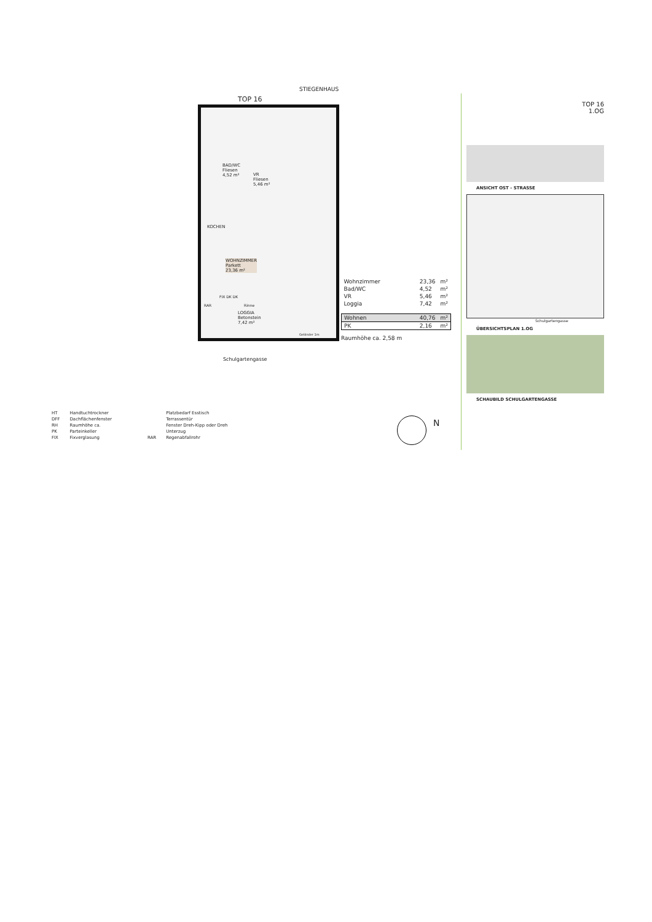TOP 16
STIEGENHAUS
BAD/WC
Fliesen
4,52 m²
VR
Fliesen
5,46 m²
KOCHEN
WOHNZIMMER
Parkett
23,36 m²
LOGGIA
Betonstein
7,42 m²
RAR Rinne
FIX DK DK
Geländer 1m
Schulgartengasse
| Wohnzimmer | 23,36 | m² |
| Bad/WC | 4,52 | m² |
| VR | 5,46 | m² |
| Loggia | 7,42 | m² |
| Wohnen | 40,76 | m² |
| PK | 2,16 | m² |
Raumhöhe ca. 2,58 m
TOP 16
1.OG
ANSICHT OST - STRASSE
Schulgartengasse
ÜBERSICHTSPLAN 1.OG
SCHAUBILD SCHULGARTENGASSE
| HT | Handtuchtrockner |
| DFF | Dachflächenfenster |
| RH | Raumhöhe ca. |
| PK | Parteinkeller |
| FIX | Fixverglasung |
| | Platzbedarf Esstisch |
| | Terrassentür |
| | Fenster Dreh-Kipp oder Dreh |
| | Unterzug |
| RAR | Regenabfallrohr |
N